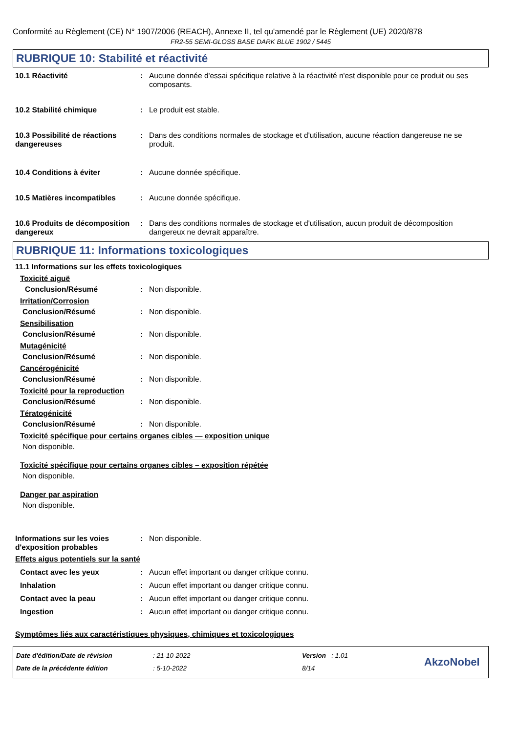Conformité au Règlement (CE) N° 1907/2006 (REACH), Annexe II, tel qu'amendé par le Règlement (UE) 2020/878
FR2-55 SEMI-GLOSS BASE DARK BLUE 1902 / 5445
RUBRIQUE 10: Stabilité et réactivité
10.1 Réactivité : Aucune donnée d'essai spécifique relative à la réactivité n'est disponible pour ce produit ou ses composants.
10.2 Stabilité chimique : Le produit est stable.
10.3 Possibilité de réactions dangereuses
: Dans des conditions normales de stockage et d'utilisation, aucune réaction dangereuse ne se produit.
10.4 Conditions à éviter : Aucune donnée spécifique.
10.5 Matières incompatibles : Aucune donnée spécifique.
10.6 Produits de décomposition dangereux
: Dans des conditions normales de stockage et d'utilisation, aucun produit de décomposition dangereux ne devrait apparaître.
RUBRIQUE 11: Informations toxicologiques
11.1 Informations sur les effets toxicologiques
Toxicité aiguë
Conclusion/Résumé : Non disponible.
Irritation/Corrosion
Conclusion/Résumé : Non disponible.
Sensibilisation
Conclusion/Résumé : Non disponible.
Mutagénicité
Conclusion/Résumé : Non disponible.
Cancérogénicité
Conclusion/Résumé : Non disponible.
Toxicité pour la reproduction
Conclusion/Résumé : Non disponible.
Tératogénicité
Conclusion/Résumé : Non disponible.
Toxicité spécifique pour certains organes cibles — exposition unique
Non disponible.
Toxicité spécifique pour certains organes cibles – exposition répétée
Non disponible.
Danger par aspiration
Non disponible.
Informations sur les voies d'exposition probables
: Non disponible.
Effets aigus potentiels sur la santé
Contact avec les yeux
Inhalation
Contact avec la peau
Ingestion
:
:
:
:
Aucun effet important ou danger critique connu.
Aucun effet important ou danger critique connu.
Aucun effet important ou danger critique connu.
Aucun effet important ou danger critique connu.
Symptômes liés aux caractéristiques physiques, chimiques et toxicologiques
Date d'édition/Date de révision
Date de la précédente édition
: 21-10-2022
: 5-10-2022
Version : 1.01
8/14
AkzoNobel